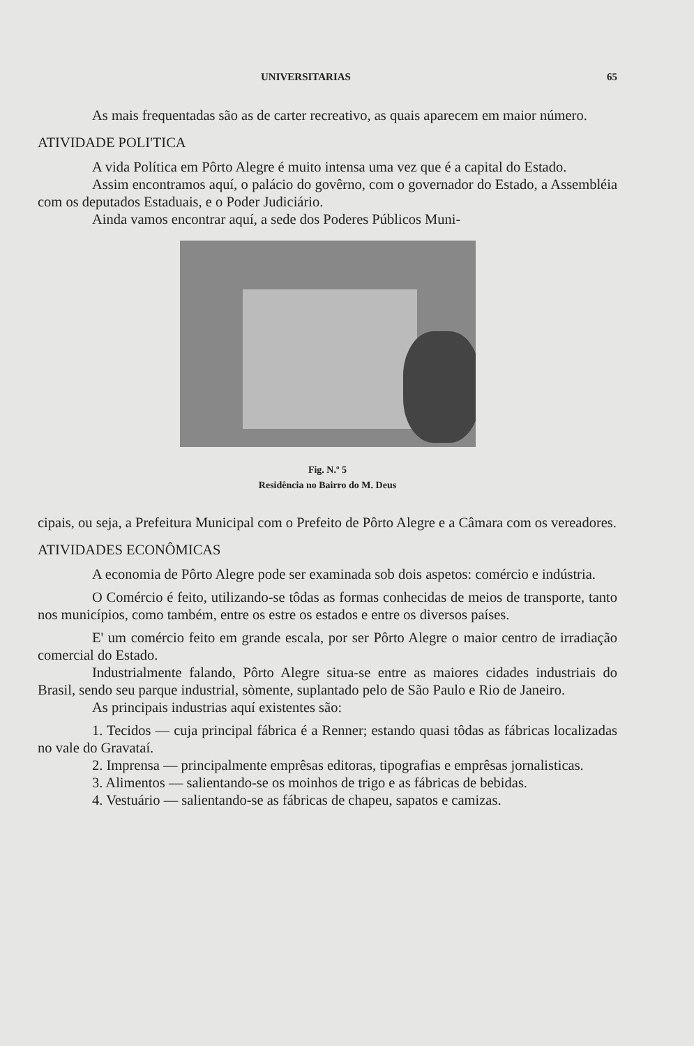UNIVERSITARIAS 65
As mais frequentadas são as de carter recreativo, as quais aparecem em maior número.
ATIVIDADE POLI'TICA
A vida Política em Pôrto Alegre é muito intensa uma vez que é a capital do Estado.
Assim encontramos aquí, o palácio do govêrno, com o governador do Estado, a Assembléia com os deputados Estaduais, e o Poder Judiciário.
Ainda vamos encontrar aquí, a sede dos Poderes Públicos Muni-
Fig. N.º 5
Residência no Bairro do M. Deus
cipais, ou seja, a Prefeitura Municipal com o Prefeito de Pôrto Alegre e a Câmara com os vereadores.
ATIVIDADES ECONÔMICAS
A economia de Pôrto Alegre pode ser examinada sob dois aspetos: comércio e indústria.
O Comércio é feito, utilizando-se tôdas as formas conhecidas de meios de transporte, tanto nos municípios, como também, entre os estre os estados e entre os diversos países.
E' um comércio feito em grande escala, por ser Pôrto Alegre o maior centro de irradiação comercial do Estado.
Industrialmente falando, Pôrto Alegre situa-se entre as maiores cidades industriais do Brasil, sendo seu parque industrial, sòmente, suplantado pelo de São Paulo e Rio de Janeiro.
As principais industrias aquí existentes são:
1. Tecidos — cuja principal fábrica é a Renner; estando quasi tôdas as fábricas localizadas no vale do Gravataí.
2. Imprensa — principalmente emprêsas editoras, tipografias e emprêsas jornalisticas.
3. Alimentos — salientando-se os moinhos de trigo e as fábricas de bebidas.
4. Vestuário — salientando-se as fábricas de chapeu, sapatos e camizas.